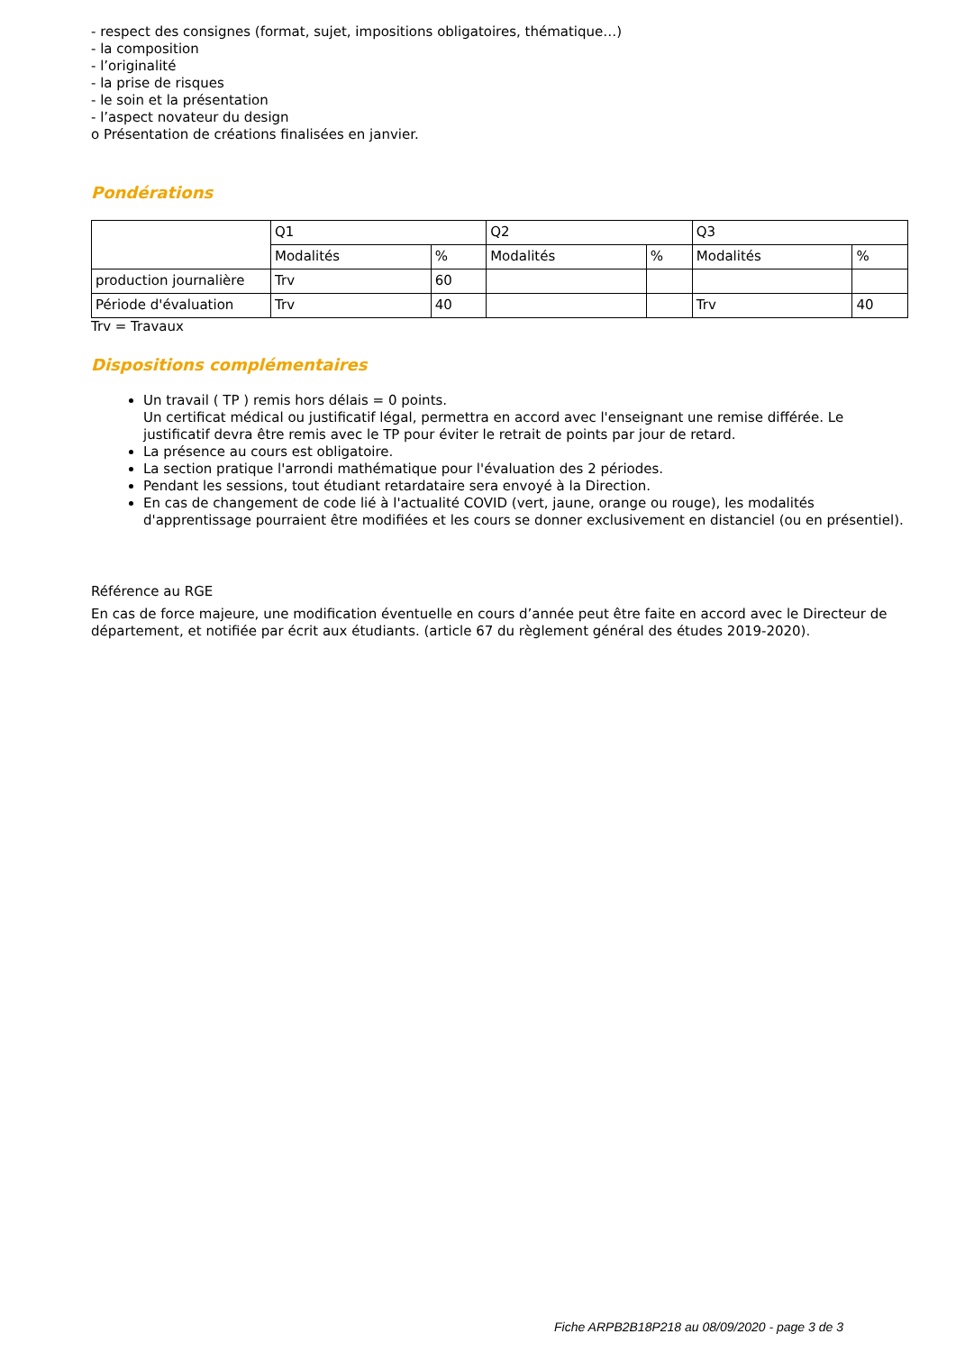- respect des consignes (format, sujet, impositions obligatoires, thématique…)
- la composition
- l’originalité
- la prise de risques
- le soin et la présentation
- l’aspect novateur du design
o Présentation de créations finalisées en janvier.
Pondérations
| | Q1 | | Q2 | | Q3 | |
| | Modalités | % | Modalités | % | Modalités | % |
| production journalière | Trv | 60 | | | | |
| Période d'évaluation | Trv | 40 | | | Trv | 40 |
Trv = Travaux
Dispositions complémentaires
Un travail ( TP ) remis hors délais = 0 points.
Un certificat médical ou justificatif légal, permettra en accord avec l'enseignant une remise différée. Le justificatif devra être remis avec le TP pour éviter le retrait de points par jour de retard.
La présence au cours est obligatoire.
La section pratique l'arrondi mathématique pour l'évaluation des 2 périodes.
Pendant les sessions, tout étudiant retardataire sera envoyé à la Direction.
En cas de changement de code lié à l'actualité COVID (vert, jaune, orange ou rouge), les modalités d'apprentissage pourraient être modifiées et les cours se donner exclusivement en distanciel (ou en présentiel).
Référence au RGE
En cas de force majeure, une modification éventuelle en cours d’année peut être faite en accord avec le Directeur de département, et notifiée par écrit aux étudiants. (article 67 du règlement général des études 2019-2020).
Fiche ARPB2B18P218 au 08/09/2020 - page 3 de 3